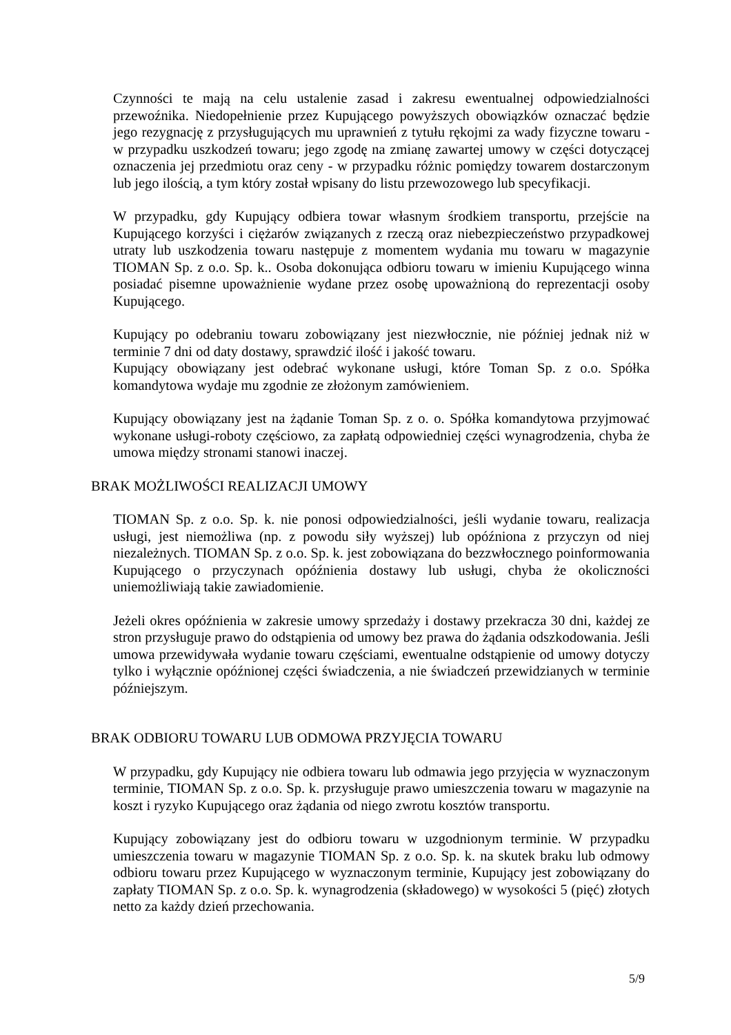Czynności te mają na celu ustalenie zasad i zakresu ewentualnej odpowiedzialności przewoźnika. Niedopełnienie przez Kupującego powyższych obowiązków oznaczać będzie jego rezygnację z przysługujących mu uprawnień z tytułu rękojmi za wady fizyczne towaru - w przypadku uszkodzeń towaru; jego zgodę na zmianę zawartej umowy w części dotyczącej oznaczenia jej przedmiotu oraz ceny - w przypadku różnic pomiędzy towarem dostarczonym lub jego ilością, a tym który został wpisany do listu przewozowego lub specyfikacji.
W przypadku, gdy Kupujący odbiera towar własnym środkiem transportu, przejście na Kupującego korzyści i ciężarów związanych z rzeczą oraz niebezpieczeństwo przypadkowej utraty lub uszkodzenia towaru następuje z momentem wydania mu towaru w magazynie TIOMAN Sp. z o.o. Sp. k.. Osoba dokonująca odbioru towaru w imieniu Kupującego winna posiadać pisemne upoważnienie wydane przez osobę upoważnioną do reprezentacji osoby Kupującego.
Kupujący po odebraniu towaru zobowiązany jest niezwłocznie, nie później jednak niż w terminie 7 dni od daty dostawy, sprawdzić ilość i jakość towaru.
Kupujący obowiązany jest odebrać wykonane usługi, które Toman Sp. z o.o. Spółka komandytowa wydaje mu zgodnie ze złożonym zamówieniem.
Kupujący obowiązany jest na żądanie Toman Sp. z o. o. Spółka komandytowa przyjmować wykonane usługi-roboty częściowo, za zapłatą odpowiedniej części wynagrodzenia, chyba że umowa między stronami stanowi inaczej.
BRAK MOŻLIWOŚCI REALIZACJI UMOWY
TIOMAN Sp. z o.o. Sp. k. nie ponosi odpowiedzialności, jeśli wydanie towaru, realizacja usługi, jest niemożliwa (np. z powodu siły wyższej) lub opóźniona z przyczyn od niej niezależnych. TIOMAN Sp. z o.o. Sp. k. jest zobowiązana do bezzwłocznego poinformowania Kupującego o przyczynach opóźnienia dostawy lub usługi, chyba że okoliczności uniemożliwiają takie zawiadomienie.
Jeżeli okres opóźnienia w zakresie umowy sprzedaży i dostawy przekracza 30 dni, każdej ze stron przysługuje prawo do odstąpienia od umowy bez prawa do żądania odszkodowania. Jeśli umowa przewidywała wydanie towaru częściami, ewentualne odstąpienie od umowy dotyczy tylko i wyłącznie opóźnionej części świadczenia, a nie świadczeń przewidzianych w terminie późniejszym.
BRAK ODBIORU TOWARU LUB ODMOWA PRZYJĘCIA TOWARU
W przypadku, gdy Kupujący nie odbiera towaru lub odmawia jego przyjęcia w wyznaczonym terminie, TIOMAN Sp. z o.o. Sp. k. przysługuje prawo umieszczenia towaru w magazynie na koszt i ryzyko Kupującego oraz żądania od niego zwrotu kosztów transportu.
Kupujący zobowiązany jest do odbioru towaru w uzgodnionym terminie. W przypadku umieszczenia towaru w magazynie TIOMAN Sp. z o.o. Sp. k. na skutek braku lub odmowy odbioru towaru przez Kupującego w wyznaczonym terminie, Kupujący jest zobowiązany do zapłaty TIOMAN Sp. z o.o. Sp. k. wynagrodzenia (składowego) w wysokości 5 (pięć) złotych netto za każdy dzień przechowania.
5/9